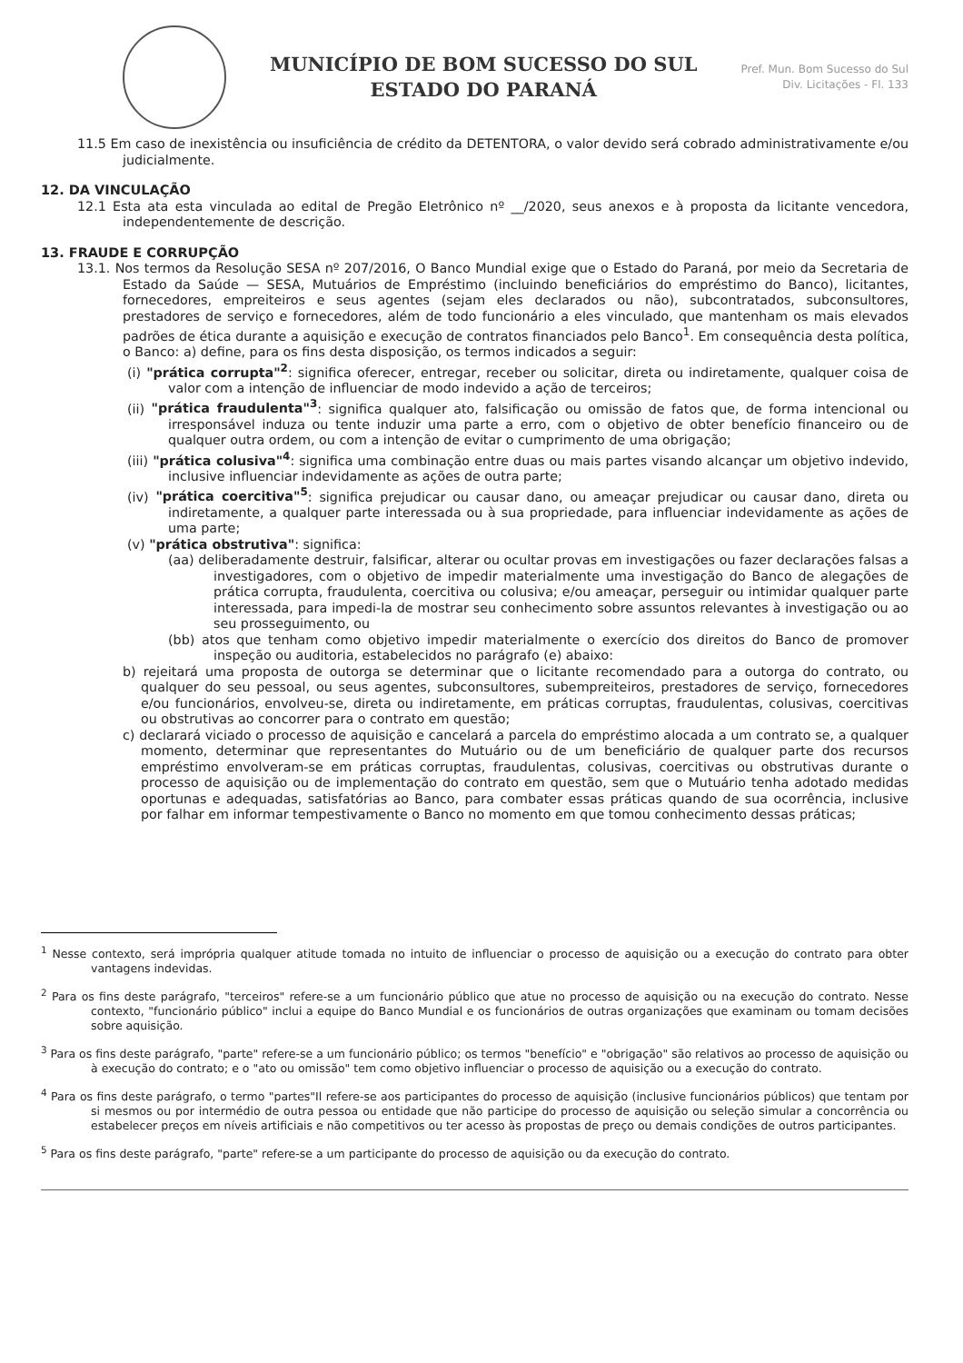MUNICÍPIO DE BOM SUCESSO DO SUL
ESTADO DO PARANÁ
Pref. Mun. Bom Sucesso do Sul
Div. Licitações - Fl. 133
11.5 Em caso de inexistência ou insuficiência de crédito da DETENTORA, o valor devido será cobrado administrativamente e/ou judicialmente.
12. DA VINCULAÇÃO
12.1 Esta ata esta vinculada ao edital de Pregão Eletrônico nº __/2020, seus anexos e à proposta da licitante vencedora, independentemente de descrição.
13. FRAUDE E CORRUPÇÃO
13.1. Nos termos da Resolução SESA nº 207/2016, O Banco Mundial exige que o Estado do Paraná, por meio da Secretaria de Estado da Saúde — SESA, Mutuários de Empréstimo (incluindo beneficiários do empréstimo do Banco), licitantes, fornecedores, empreiteiros e seus agentes (sejam eles declarados ou não), subcontratados, subconsultores, prestadores de serviço e fornecedores, além de todo funcionário a eles vinculado, que mantenham os mais elevados padrões de ética durante a aquisição e execução de contratos financiados pelo Banco<sup>1</sup>. Em consequência desta política, o Banco: a) define, para os fins desta disposição, os termos indicados a seguir:
(i) "prática corrupta"<sup>2</sup>: significa oferecer, entregar, receber ou solicitar, direta ou indiretamente, qualquer coisa de valor com a intenção de influenciar de modo indevido a ação de terceiros;
(ii) "prática fraudulenta"<sup>3</sup>: significa qualquer ato, falsificação ou omissão de fatos que, de forma intencional ou irresponsável induza ou tente induzir uma parte a erro, com o objetivo de obter benefício financeiro ou de qualquer outra ordem, ou com a intenção de evitar o cumprimento de uma obrigação;
(iii) "prática colusiva"<sup>4</sup>: significa uma combinação entre duas ou mais partes visando alcançar um objetivo indevido, inclusive influenciar indevidamente as ações de outra parte;
(iv) "prática coercitiva"<sup>5</sup>: significa prejudicar ou causar dano, ou ameaçar prejudicar ou causar dano, direta ou indiretamente, a qualquer parte interessada ou à sua propriedade, para influenciar indevidamente as ações de uma parte;
(v) "prática obstrutiva": significa:
(aa) deliberadamente destruir, falsificar, alterar ou ocultar provas em investigações ou fazer declarações falsas a investigadores, com o objetivo de impedir materialmente uma investigação do Banco de alegações de prática corrupta, fraudulenta, coercitiva ou colusiva; e/ou ameaçar, perseguir ou intimidar qualquer parte interessada, para impedi-la de mostrar seu conhecimento sobre assuntos relevantes à investigação ou ao seu prosseguimento, ou
(bb) atos que tenham como objetivo impedir materialmente o exercício dos direitos do Banco de promover inspeção ou auditoria, estabelecidos no parágrafo (e) abaixo:
b) rejeitará uma proposta de outorga se determinar que o licitante recomendado para a outorga do contrato, ou qualquer do seu pessoal, ou seus agentes, subconsultores, subempreiteiros, prestadores de serviço, fornecedores e/ou funcionários, envolveu-se, direta ou indiretamente, em práticas corruptas, fraudulentas, colusivas, coercitivas ou obstrutivas ao concorrer para o contrato em questão;
c) declarará viciado o processo de aquisição e cancelará a parcela do empréstimo alocada a um contrato se, a qualquer momento, determinar que representantes do Mutuário ou de um beneficiário de qualquer parte dos recursos empréstimo envolveram-se em práticas corruptas, fraudulentas, colusivas, coercitivas ou obstrutivas durante o processo de aquisição ou de implementação do contrato em questão, sem que o Mutuário tenha adotado medidas oportunas e adequadas, satisfatórias ao Banco, para combater essas práticas quando de sua ocorrência, inclusive por falhar em informar tempestivamente o Banco no momento em que tomou conhecimento dessas práticas;
<sup>1</sup> Nesse contexto, será imprópria qualquer atitude tomada no intuito de influenciar o processo de aquisição ou a execução do contrato para obter vantagens indevidas.
<sup>2</sup> Para os fins deste parágrafo, "terceiros" refere-se a um funcionário público que atue no processo de aquisição ou na execução do contrato. Nesse contexto, "funcionário público" inclui a equipe do Banco Mundial e os funcionários de outras organizações que examinam ou tomam decisões sobre aquisição.
<sup>3</sup> Para os fins deste parágrafo, "parte" refere-se a um funcionário público; os termos "benefício" e "obrigação" são relativos ao processo de aquisição ou à execução do contrato; e o "ato ou omissão" tem como objetivo influenciar o processo de aquisição ou a execução do contrato.
<sup>4</sup> Para os fins deste parágrafo, o termo "partes"Il refere-se aos participantes do processo de aquisição (inclusive funcionários públicos) que tentam por si mesmos ou por intermédio de outra pessoa ou entidade que não participe do processo de aquisição ou seleção simular a concorrência ou estabelecer preços em níveis artificiais e não competitivos ou ter acesso às propostas de preço ou demais condições de outros participantes.
<sup>5</sup> Para os fins deste parágrafo, "parte" refere-se a um participante do processo de aquisição ou da execução do contrato.